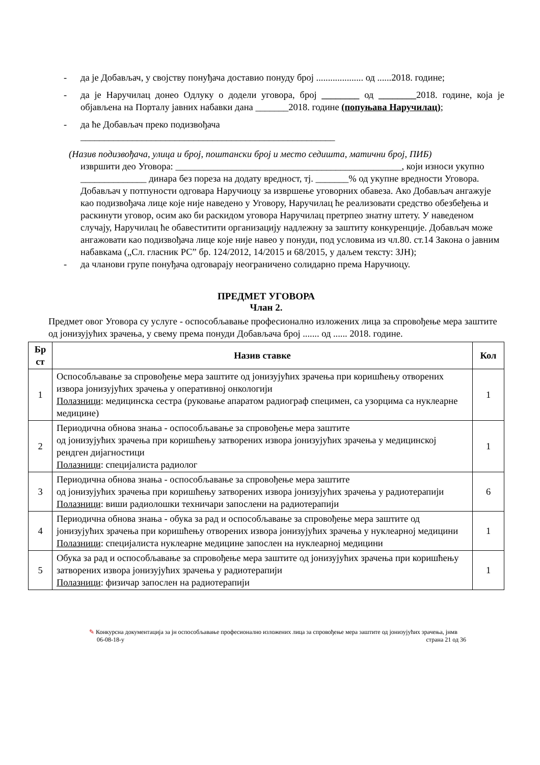- да је Добављач, у својству понуђача доставио понуду број .................... од ......2018. године;
- да је Наручилац донео Одлуку о додели уговора, број ________ од ________2018. године, која је објављена на Порталу јавних набавки дана _______2018. године (попуњава Наручилац);
- да ће Добављач преко подизвођача
______________________________________________________
(Назив подизвођача, улица и број, поштански број и место седишта, матични број, ПИБ)
извршити део Уговора: ________________________________________________, који износи укупно ______________ динара без пореза на додату вредност, тј. _______% од укупне вредности Уговора. Добављач у потпуности одговара Наручиоцу за извршење уговорних обавеза. Ако Добављач ангажује као подизвођача лице које није наведено у Уговору, Наручилац ће реализовати средство обезбеђења и раскинути уговор, осим ако би раскидом уговора Наручилац претрпео знатну штету. У наведеном случају, Наручилац ће обавеститити организацију надлежну за заштиту конкуренције. Добављач може ангажовати као подизвођача лице које није навео у понуди, под условима из чл.80. ст.14 Закона о јавним набавкама („Сл. гласник РС” бр. 124/2012, 14/2015 и 68/2015, у даљем тексту: ЗЈН);
- да чланови групе понуђача одговарају неограничено солидарно према Наручиоцу.
ПРЕДМЕТ УГОВОРА
Члан 2.
Предмет овог Уговора су услуге - оспособљавање професионално изложених лица за спровођење мера заштите од јонизујућих зрачења, у свему према понуди Добављача број ....... од ...... 2018. године.
| Бр ст | Назив ставке | Кол |
| --- | --- | --- |
| 1 | Оспособљавање за спровођење мера заштите од јонизујућих зрачења при коришћењу отворених извора јонизујућих зрачења у оперативној онкологији Полазници : медицинска сестра (руковање апаратом радиограф специмен, са узорцима са нуклеарне медицине) | 1 |
| 2 | Периодична обнова знања - оспособљавање за спровођење мера заштите од јонизујућих зрачења при коришћењу затворених извора јонизујућих зрачења у медицинској рендген дијагностици Полазници : специјалиста радиолог | 1 |
| 3 | Периодична обнова знања - оспособљавање за спровођење мера заштите од јонизујућих зрачења при коришћењу затворених извора јонизујућих зрачења у радиотерапији Полазници : виши радиолошки техничари запослени на радиотерапији | 6 |
| 4 | Периодична обнова знања - обука за рад и оспособљавање за спровођење мера заштите од јонизујућих зрачења при коришћењу отворених извора јонизујућих зрачења у нуклеарној медицини Полазници : специјалиста нуклеарне медицине запослен на нуклеарној медицини | 1 |
| 5 | Обука за рад и оспособљавање за спровођење мера заштите од јонизујућих зрачења при коришћењу затворених извора јонизујућих зрачења у радиотерапији Полазници : физичар запослен на радиотерапији | 1 |
✎ Конкурсна документација за јн оспособљавање професионално изложених лица за спровођење мера заштите од јонизујућих зрачења, јнмв
06-08-18-у страна 21 од 36